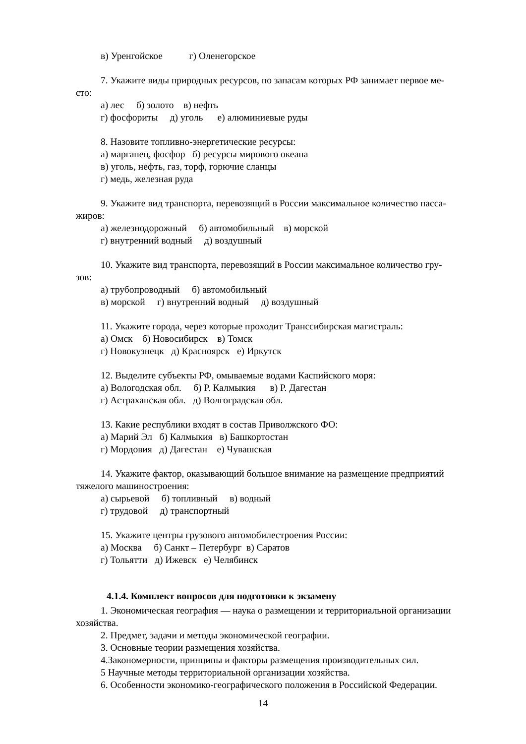в) Уренгойское г) Оленегорское
7. Укажите виды природных ресурсов, по запасам которых РФ занимает первое ме-
сто:
а) лес б) золото в) нефть
г) фосфориты д) уголь е) алюминиевые руды
8. Назовите топливно-энергетические ресурсы:
а) марганец, фосфор б) ресурсы мирового океана
в) уголь, нефть, газ, торф, горючие сланцы
г) медь, железная руда
9. Укажите вид транспорта, перевозящий в России максимальное количество пасса-
жиров:
а) железнодорожный б) автомобильный в) морской
г) внутренний водный д) воздушный
10. Укажите вид транспорта, перевозящий в России максимальное количество гру-
зов:
а) трубопроводный б) автомобильный
в) морской г) внутренний водный д) воздушный
11. Укажите города, через которые проходит Транссибирская магистраль:
а) Омск б) Новосибирск в) Томск
г) Новокузнецк д) Красноярск е) Иркутск
12. Выделите субъекты РФ, омываемые водами Каспийского моря:
а) Вологодская обл. б) Р. Калмыкия в) Р. Дагестан
г) Астраханская обл. д) Волгоградская обл.
13. Какие республики входят в состав Приволжского ФО:
а) Марий Эл б) Калмыкия в) Башкортостан
г) Мордовия д) Дагестан е) Чувашская
14. Укажите фактор, оказывающий большое внимание на размещение предприятий
тяжелого машиностроения:
а) сырьевой б) топливный в) водный
г) трудовой д) транспортный
15. Укажите центры грузового автомобилестроения России:
а) Москва б) Санкт – Петербург в) Саратов
г) Тольятти д) Ижевск е) Челябинск
4.1.4. Комплект вопросов для подготовки к экзамену
1. Экономическая география — наука о размещении и территориальной организации
хозяйства.
2. Предмет, задачи и методы экономической географии.
3. Основные теории размещения хозяйства.
4.Закономерности, принципы и факторы размещения производительных сил.
5 Научные методы территориальной организации хозяйства.
6. Особенности экономико-географического положения в Российской Федерации.
14